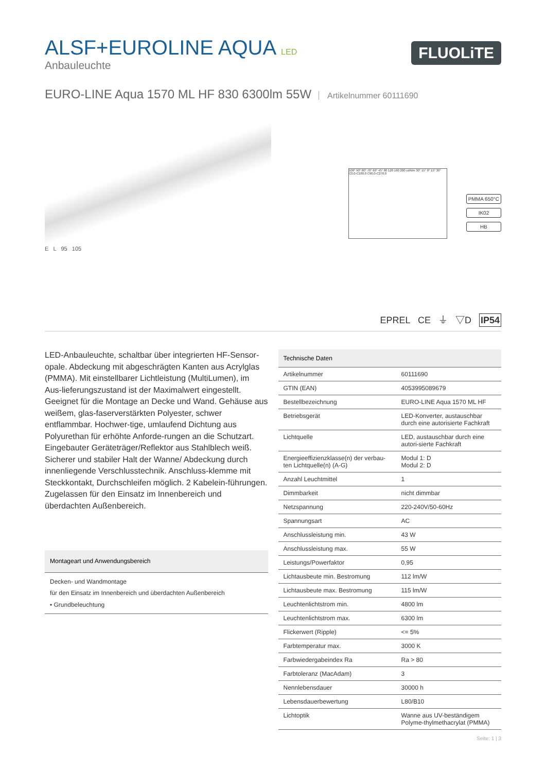ALSF+EUROLINE AQUA LED
Anbauleuchte
FLUOLiTE
EURO-LINE Aqua 1570 ML HF 830 6300lm 55W Artikelnummer 60111690
100° 90° 80° 70° 60° 45° 80 120 160 200 cd/klm 30° 15° 0° 15° 30° C0,0-C180,0 C90,0-C270,0
PMMA 650°C
IK02
HB
E L 95 105
EPREL CE ⏚ ▽D IP54
LED-Anbauleuchte, schaltbar über integrierten HF-Sensor-opale. Abdeckung mit abgeschrägten Kanten aus Acrylglas (PMMA). Mit einstellbarer Lichtleistung (MultiLumen), im Aus-lieferungszustand ist der Maximalwert eingestellt. Geeignet für die Montage an Decke und Wand. Gehäuse aus weißem, glas-faserverstärkten Polyester, schwer entflammbar. Hochwer-tige, umlaufend Dichtung aus Polyurethan für erhöhte Anforde-rungen an die Schutzart. Eingebauter Geräteträger/Reflektor aus Stahlblech weiß. Sicherer und stabiler Halt der Wanne/ Abdeckung durch innenliegende Verschlusstechnik. Anschluss-klemme mit Steckkontakt, Durchschleifen möglich. 2 Kabelein-führungen. Zugelassen für den Einsatz im Innenbereich und überdachten Außenbereich.
| Montageart und Anwendungsbereich |
| --- |
| Decken- und Wandmontage für den Einsatz im Innenbereich und überdachten Außenbereich • Grundbeleuchtung |
| Technische Daten | |
| --- | --- |
| Artikelnummer | 60111690 |
| GTIN (EAN) | 4053995089679 |
| Bestellbezeichnung | EURO-LINE Aqua 1570 ML HF |
| Betriebsgerät | LED-Konverter, austauschbar durch eine autorisierte Fachkraft |
| Lichtquelle | LED, austauschbar durch eine autori-sierte Fachkraft |
| Energieeffizienzklasse(n) der verbau-ten Lichtquelle(n) (A-G) | Modul 1: D Modul 2: D |
| Anzahl Leuchtmittel | 1 |
| Dimmbarkeit | nicht dimmbar |
| Netzspannung | 220-240V/50-60Hz |
| Spannungsart | AC |
| Anschlussleistung min. | 43 W |
| Anschlussleistung max. | 55 W |
| Leistungs/Powerfaktor | 0,95 |
| Lichtausbeute min. Bestromung | 112 lm/W |
| Lichtausbeute max. Bestromung | 115 lm/W |
| Leuchtenlichtstrom min. | 4800 lm |
| Leuchtenlichtstrom max. | 6300 lm |
| Flickerwert (Ripple) | <= 5% |
| Farbtemperatur max. | 3000 K |
| Farbwiedergabeindex Ra | Ra > 80 |
| Farbtoleranz (MacAdam) | 3 |
| Nennlebensdauer | 30000 h |
| Lebensdauerbewertung | L80/B10 |
| Lichtoptik | Wanne aus UV-beständigem Polyme-thylmethacrylat (PMMA) |
Seite: 1 | 3